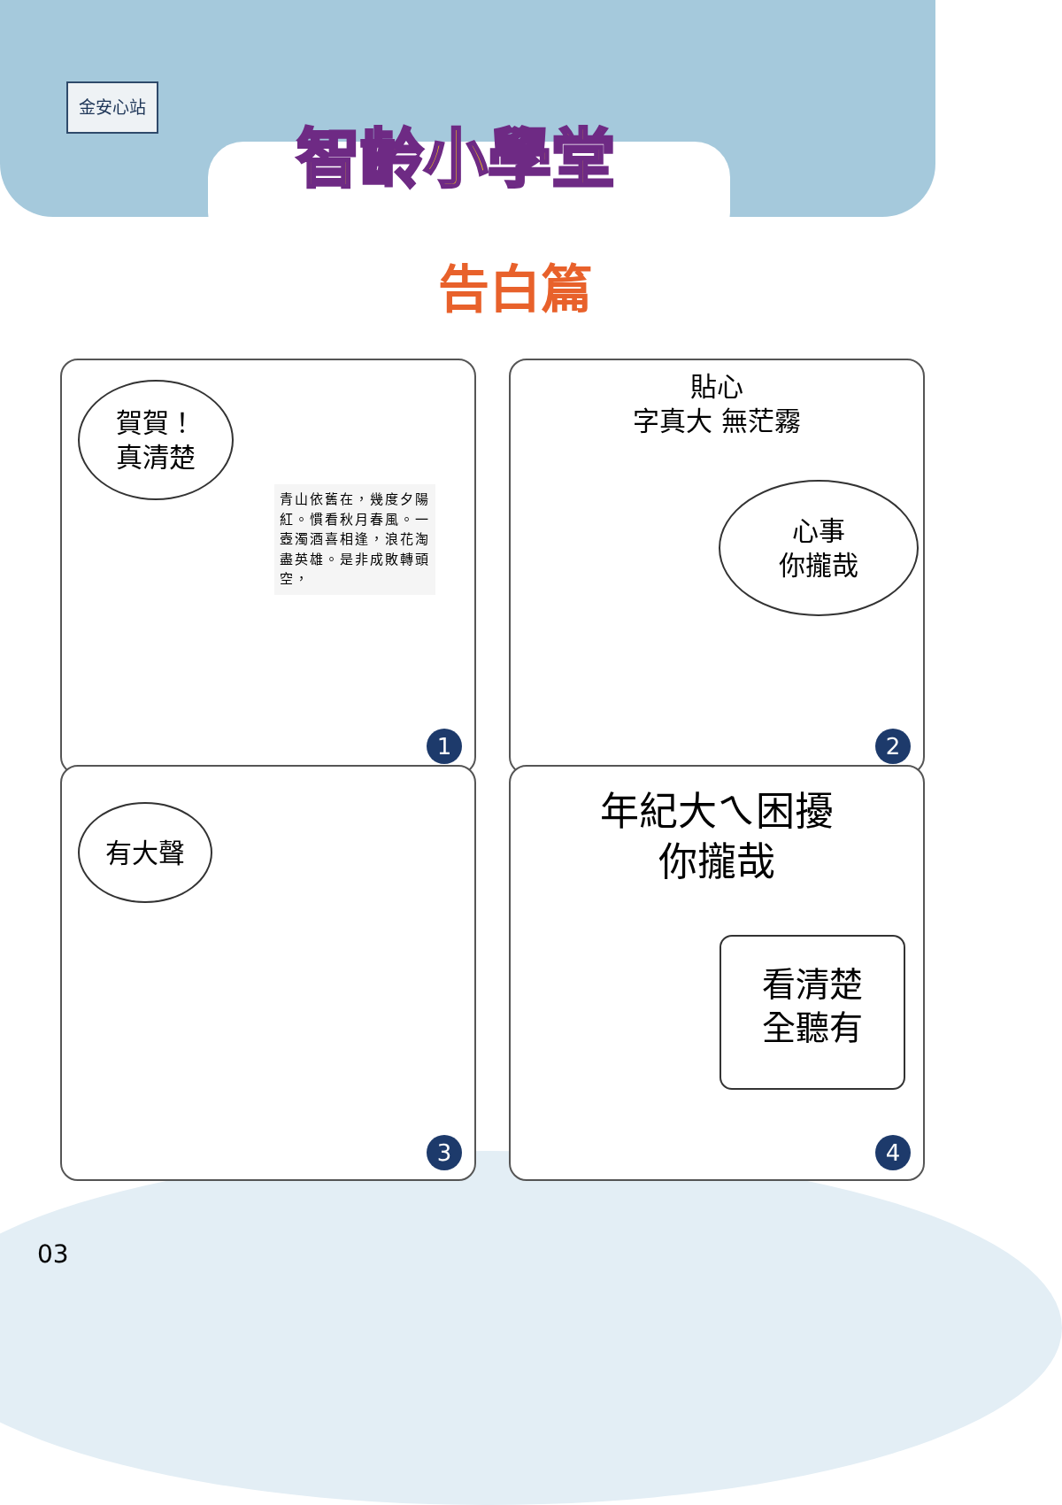金安心站
智齡小學堂
告白篇
賀賀！
真清楚
青山依舊在，幾度夕陽紅。慣看秋月春風。一壺濁酒喜相逢，浪花淘盡英雄。是非成敗轉頭空，
1
貼心
字真大 無茫霧
心事
你攏哉
2
有大聲
3
年紀大ㄟ困擾
你攏哉
看清楚
全聽有
4
03